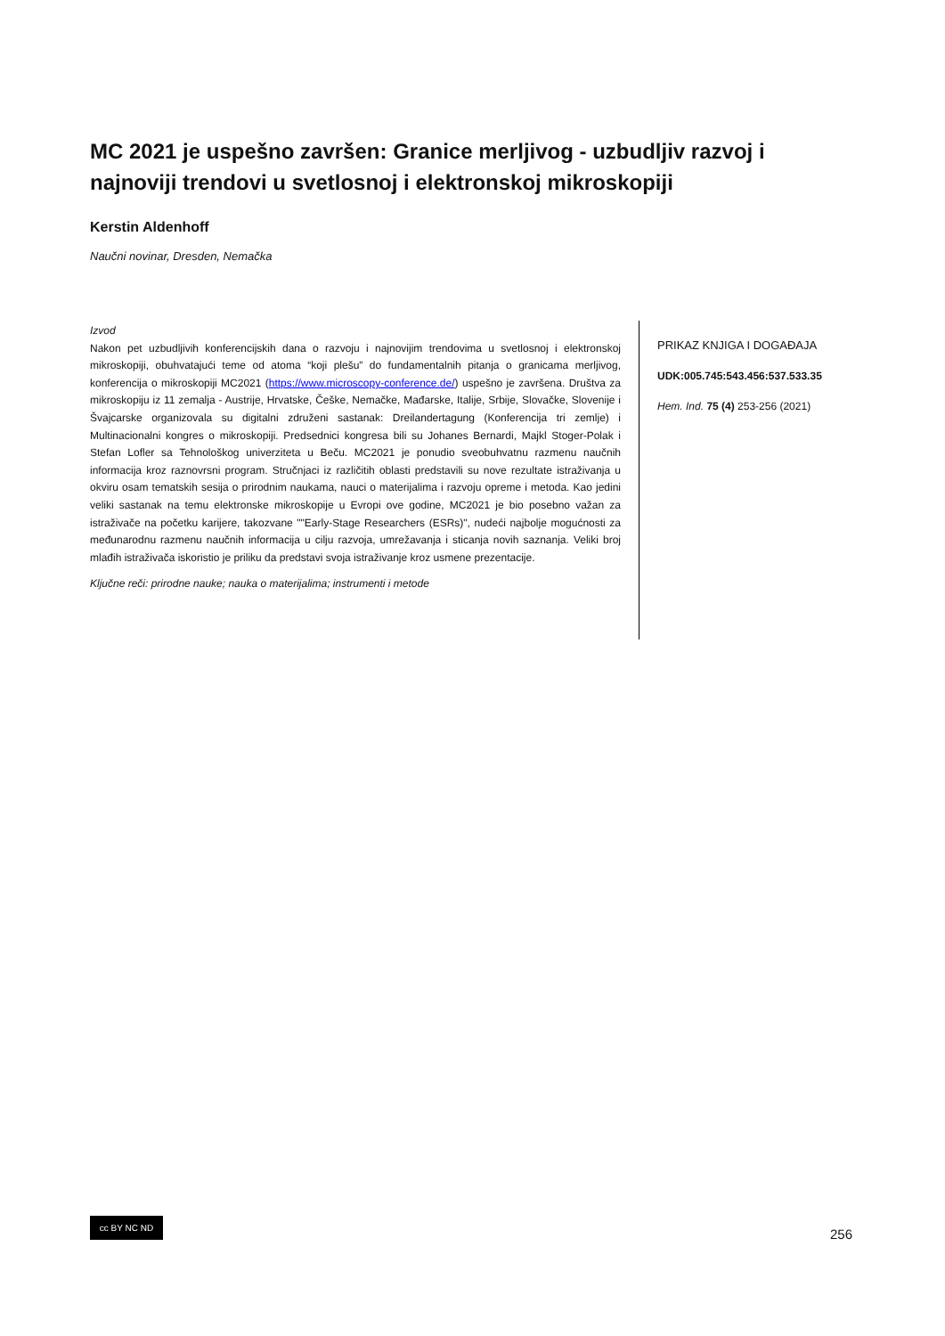MC 2021 je uspešno završen: Granice merljivog - uzbudljiv razvoj i najnoviji trendovi u svetlosnoj i elektronskoj mikroskopiji
Kerstin Aldenhoff
Naučni novinar, Dresden, Nemačka
Izvod
Nakon pet uzbudljivih konferencijskih dana o razvoju i najnovijim trendovima u svetlosnoj i elektronskoj mikroskopiji, obuhvatajući teme od atoma “koji plešu” do fundamentalnih pitanja o granicama merljivog, konferencija o mikroskopiji MC2021 (https://www.microscopy-conference.de/) uspešno je završena. Društva za mikroskopiju iz 11 zemalja - Austrije, Hrvatske, Češke, Nemačke, Mađarske, Italije, Srbije, Slovačke, Slovenije i Švajcarske organizovala su digitalni združeni sastanak: Dreilandertagung (Konferencija tri zemlje) i Multinacionalni kongres o mikroskopiji. Predsednici kongresa bili su Johanes Bernardi, Majkl Stoger-Polak i Stefan Lofler sa Tehnološkog univerziteta u Beču. MC2021 je ponudio sveobuhvatnu razmenu naučnih informacija kroz raznovrsni program. Stručnjaci iz različitih oblasti predstavili su nove rezultate istraživanja u okviru osam tematskih sesija o prirodnim naukama, nauci o materijalima i razvoju opreme i metoda. Kao jedini veliki sastanak na temu elektronske mikroskopije u Evropi ove godine, MC2021 je bio posebno važan za istraživače na početku karijere, takozvane ""Early-Stage Researchers (ESRs)", nudeći najbolje mogućnosti za međunarodnu razmenu naučnih informacija u cilju razvoja, umrežavanja i sticanja novih saznanja. Veliki broj mlađih istraživača iskoristio je priliku da predstavi svoja istraživanje kroz usmene prezentacije.
Ključne reči: prirodne nauke; nauka o materijalima; instrumenti i metode
PRIKAZ KNJIGA I DOGAĐAJA
UDK:005.745:543.456:537.533.35
Hem. Ind. 75 (4) 253-256 (2021)
cc BY NC ND
256